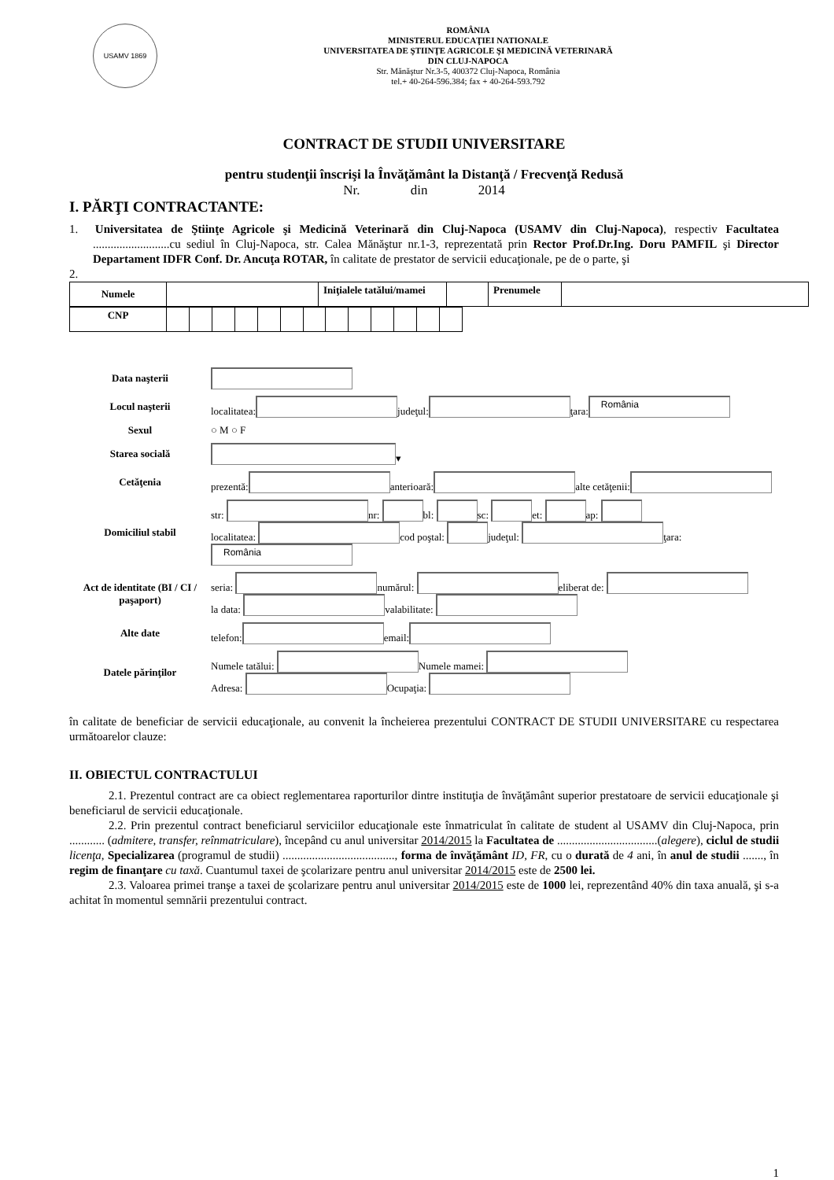USAMV 1869
ROMÂNIA
MINISTERUL EDUCAŢIEI NATIONALE
UNIVERSITATEA DE ŞTIINŢE AGRICOLE ŞI MEDICINĂ VETERINARĂ
DIN CLUJ-NAPOCA
Str. Mănăştur Nr.3-5, 400372 Cluj-Napoca, România
tel.+ 40-264-596.384; fax + 40-264-593.792
CONTRACT DE STUDII UNIVERSITARE
pentru studenţii înscrişi la Învăţământ la Distanţă / Frecvenţă Redusă
Nr. din 2014
I. PĂRŢI CONTRACTANTE:
1. Universitatea de Ştiinţe Agricole şi Medicină Veterinară din Cluj-Napoca (USAMV din Cluj-Napoca), respectiv Facultatea ..........................cu sediul în Cluj-Napoca, str. Calea Mănăştur nr.1-3, reprezentată prin Rector Prof.Dr.Ing. Doru PAMFIL şi Director Departament IDFR Conf. Dr. Ancuţa ROTAR, în calitate de prestator de servicii educaţionale, pe de o parte, şi
2.
| Numele | | Iniţialele tatălui/mamei | | Prenumele | |
| CNP | | | | | | | | | | | | | |
Data naşterii
Locul naşterii localitatea: judeţul: ţara: România
Sexul ○ M ○ F
Starea socială ▾
Cetăţenia prezentă: anterioară: alte cetăţenii:
Domiciliul stabil
str: nr: bl: sc: et: ap:
localitatea: cod poştal: judeţul: ţara:
România
Act de identitate (BI / CI / paşaport)
seria: numărul: eliberat de:
la data: valabilitate:
Alte date telefon: email:
Datele părinţilor
Numele tatălui: Numele mamei:
Adresa: Ocupaţia:
în calitate de beneficiar de servicii educaţionale, au convenit la încheierea prezentului CONTRACT DE STUDII UNIVERSITARE cu respectarea următoarelor clauze:
II. OBIECTUL CONTRACTULUI
2.1. Prezentul contract are ca obiect reglementarea raporturilor dintre instituţia de învăţământ superior prestatoare de servicii educaţionale şi beneficiarul de servicii educaţionale.
2.2. Prin prezentul contract beneficiarul serviciilor educaţionale este înmatriculat în calitate de student al USAMV din Cluj-Napoca, prin ............ (admitere, transfer, reînmatriculare), începând cu anul universitar 2014/2015 la Facultatea de ..................................(alegere), ciclul de studii licenţa, Specializarea (programul de studii) ......................................, forma de învăţământ ID, FR, cu o durată de 4 ani, în anul de studii ......., în regim de finanţare cu taxă. Cuantumul taxei de şcolarizare pentru anul universitar 2014/2015 este de 2500 lei.
2.3. Valoarea primei tranşe a taxei de şcolarizare pentru anul universitar 2014/2015 este de 1000 lei, reprezentând 40% din taxa anuală, şi s-a achitat în momentul semnării prezentului contract.
1